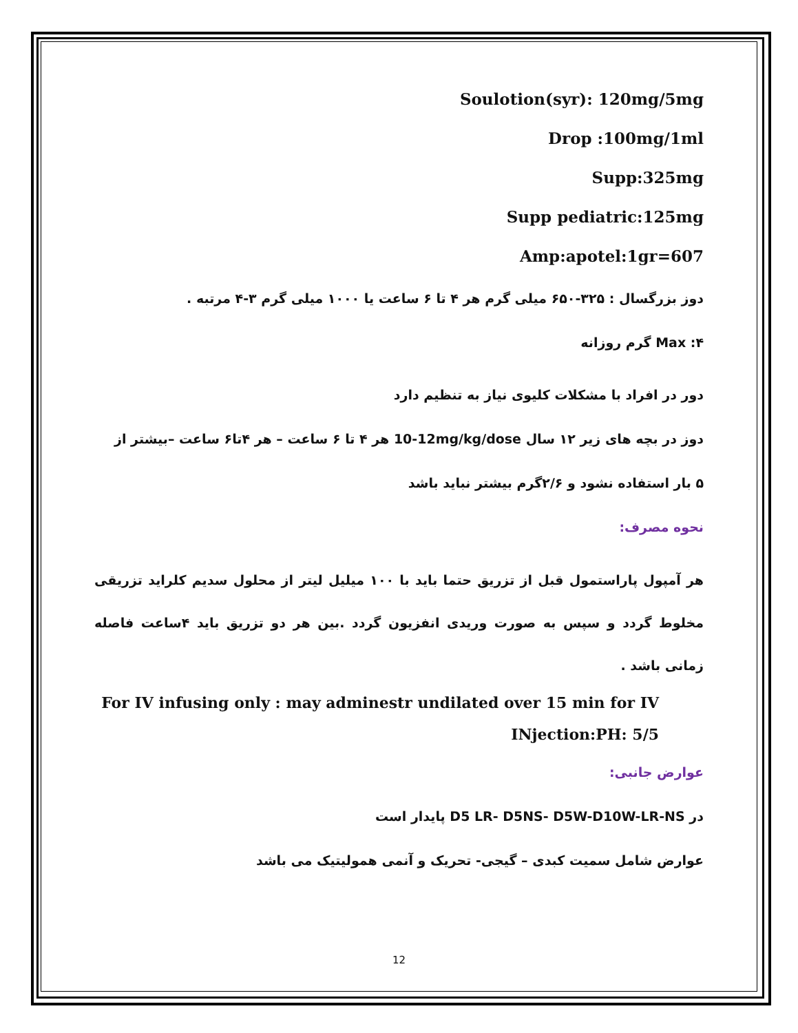Soulotion(syr): 120mg/5mg
Drop :100mg/1ml
Supp:325mg
Supp pediatric:125mg
Amp:apotel:1gr=607
دوز بزرگسال : ۳۲۵-۶۵۰ میلی گرم هر ۴ تا ۶ ساعت یا ۱۰۰۰ میلی گرم ۳-۴ مرتبه .
Max :۴ گرم روزانه
دور در افراد با مشکلات کلیوی نیاز به تنظیم دارد
دوز در بچه های زیر ۱۲ سال 10-12mg/kg/dose هر ۴ تا ۶ ساعت – هر ۴تا۶ ساعت –بیشتر از
۵ بار استفاده نشود و ۲/۶گرم بیشتر نباید باشد
نحوه مصرف:
هر آمپول پاراستمول قبل از تزریق حتما باید با ۱۰۰ میلیل لیتر از محلول سدیم کلراید تزریقی مخلوط گردد و سپس به صورت وریدی انفزیون گردد .بین هر دو تزریق باید ۴ساعت فاصله زمانی باشد .
For IV infusing only : may adminestr undilated over 15 min for IV INjection:PH: 5/5
عوارض جانبی:
در D5 LR- D5NS- D5W-D10W-LR-NS پایدار است
عوارض شامل سمیت کبدی – گیجی- تحریک و آنمی همولیتیک می باشد
12